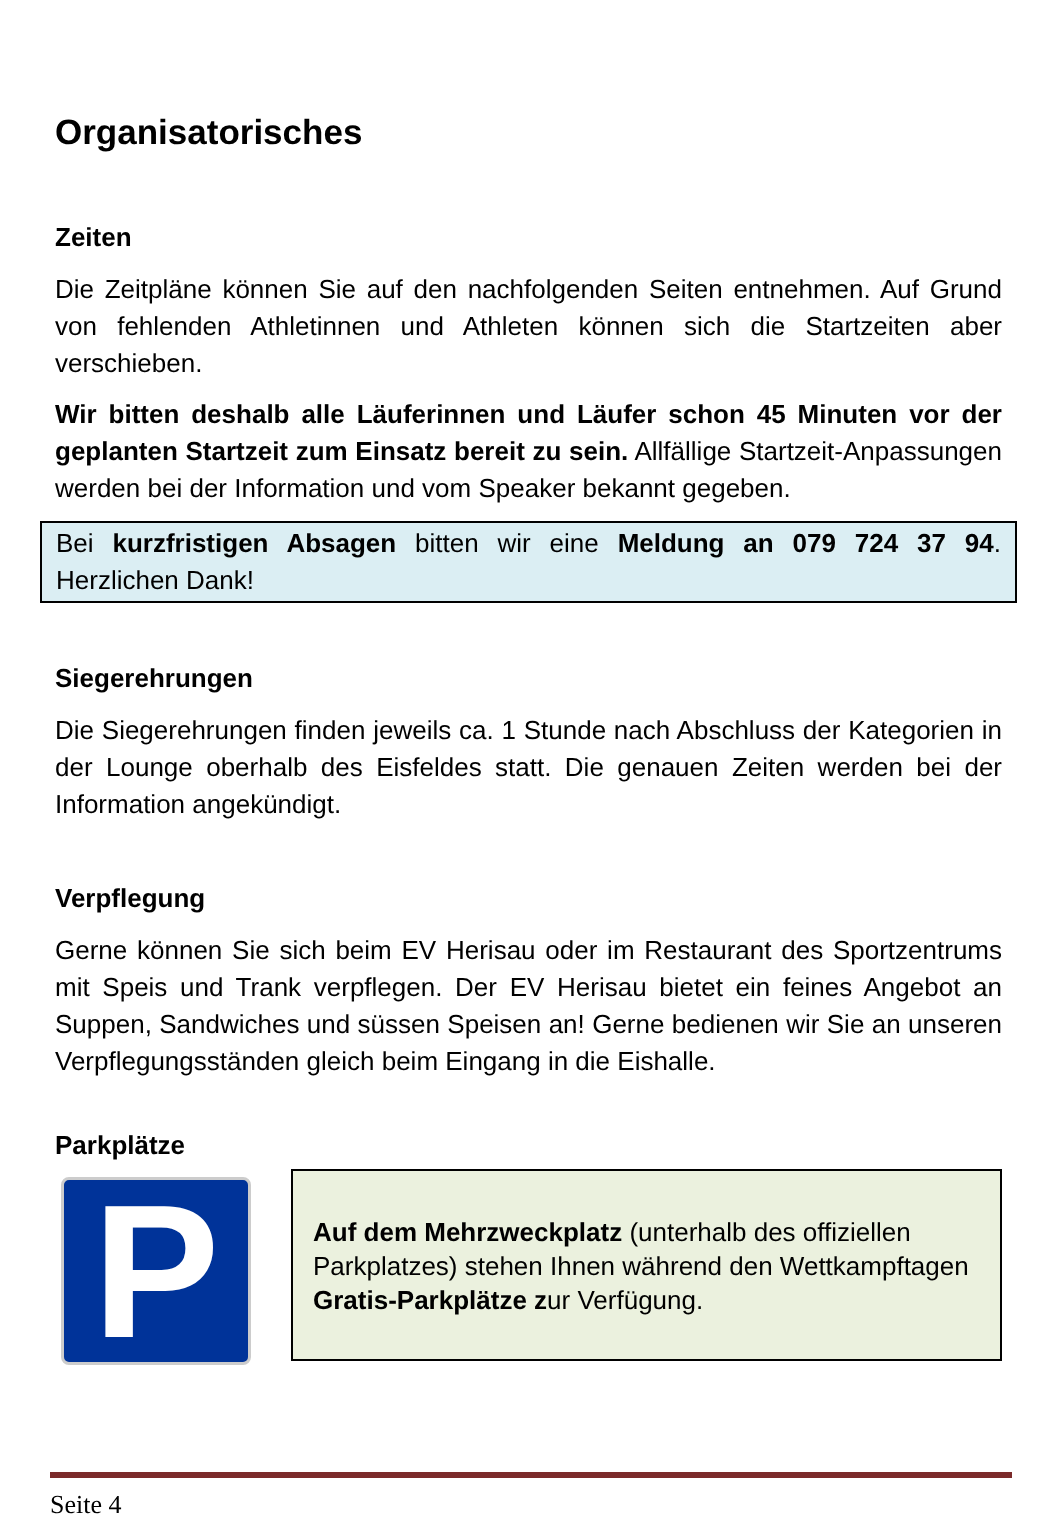Organisatorisches
Zeiten
Die Zeitpläne können Sie auf den nachfolgenden Seiten entnehmen. Auf Grund von fehlenden Athletinnen und Athleten können sich die Startzeiten aber verschieben.
Wir bitten deshalb alle Läuferinnen und Läufer schon 45 Minuten vor der geplanten Startzeit zum Einsatz bereit zu sein. Allfällige Startzeit-Anpassungen werden bei der Information und vom Speaker bekannt gegeben.
Bei kurzfristigen Absagen bitten wir eine Meldung an 079 724 37 94. Herzlichen Dank!
Siegerehrungen
Die Siegerehrungen finden jeweils ca. 1 Stunde nach Abschluss der Kategorien in der Lounge oberhalb des Eisfeldes statt. Die genauen Zeiten werden bei der Information angekündigt.
Verpflegung
Gerne können Sie sich beim EV Herisau oder im Restaurant des Sportzentrums mit Speis und Trank verpflegen. Der EV Herisau bietet ein feines Angebot an Suppen, Sandwiches und süssen Speisen an! Gerne bedienen wir Sie an unseren Verpflegungsständen gleich beim Eingang in die Eishalle.
Parkplätze
P
Auf dem Mehrzweckplatz (unterhalb des offiziellen Parkplatzes) stehen Ihnen während den Wettkampftagen Gratis-Parkplätze zur Verfügung.
Seite 4